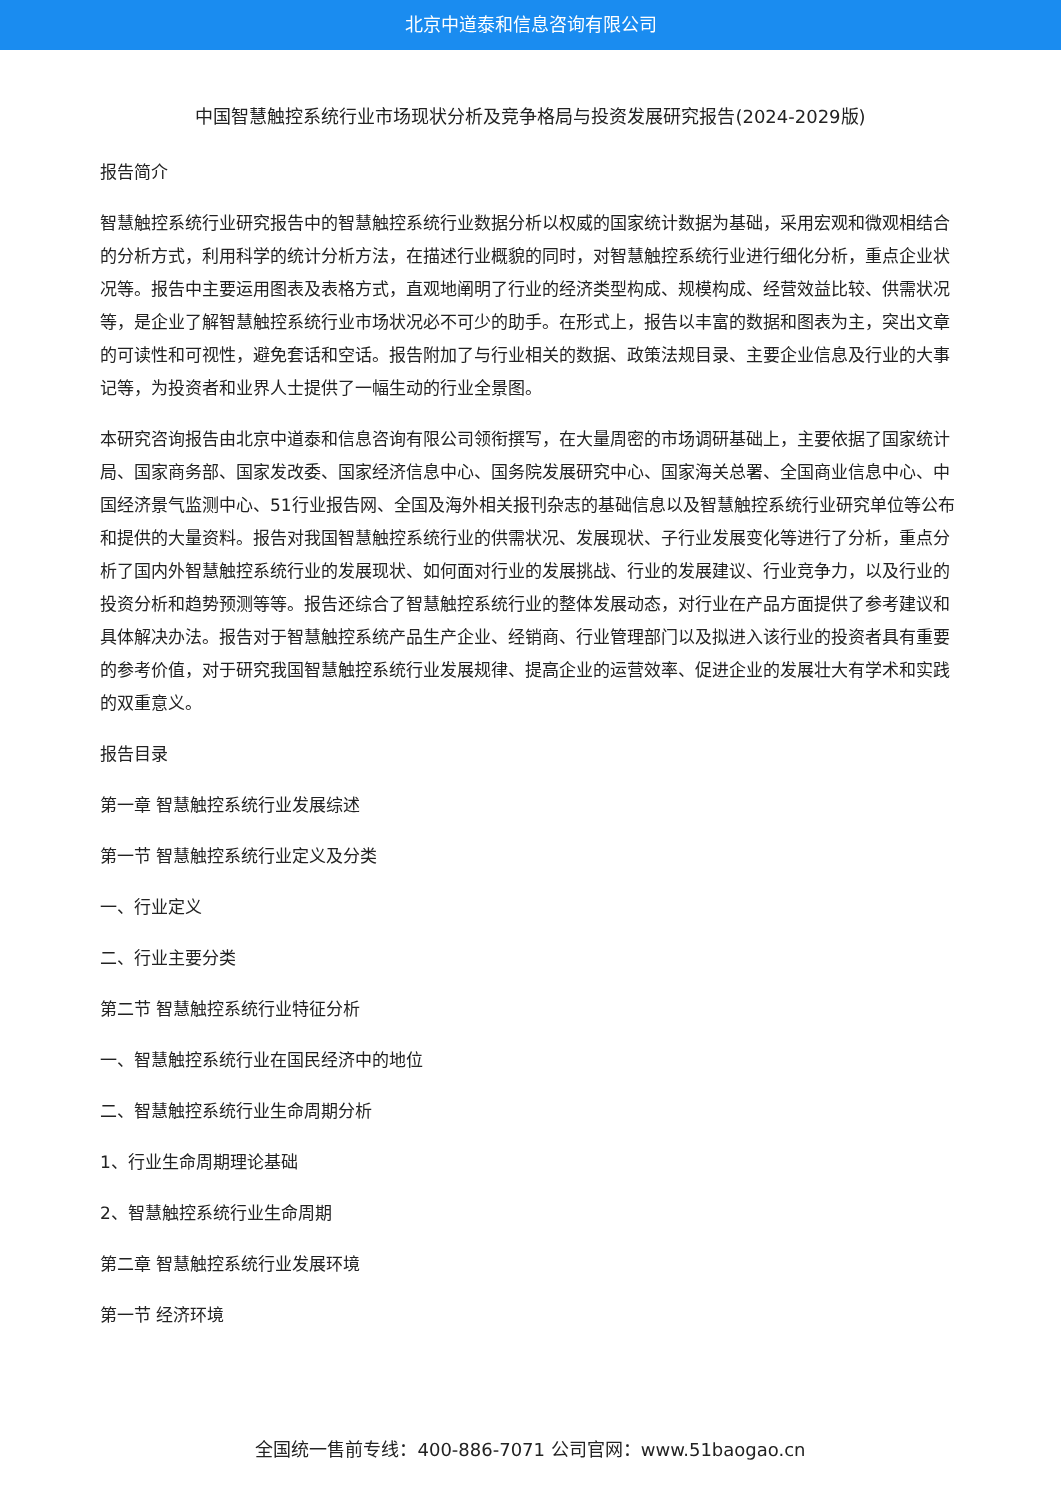北京中道泰和信息咨询有限公司
中国智慧触控系统行业市场现状分析及竞争格局与投资发展研究报告(2024-2029版)
报告简介
智慧触控系统行业研究报告中的智慧触控系统行业数据分析以权威的国家统计数据为基础，采用宏观和微观相结合的分析方式，利用科学的统计分析方法，在描述行业概貌的同时，对智慧触控系统行业进行细化分析，重点企业状况等。报告中主要运用图表及表格方式，直观地阐明了行业的经济类型构成、规模构成、经营效益比较、供需状况等，是企业了解智慧触控系统行业市场状况必不可少的助手。在形式上，报告以丰富的数据和图表为主，突出文章的可读性和可视性，避免套话和空话。报告附加了与行业相关的数据、政策法规目录、主要企业信息及行业的大事记等，为投资者和业界人士提供了一幅生动的行业全景图。
本研究咨询报告由北京中道泰和信息咨询有限公司领衔撰写，在大量周密的市场调研基础上，主要依据了国家统计局、国家商务部、国家发改委、国家经济信息中心、国务院发展研究中心、国家海关总署、全国商业信息中心、中国经济景气监测中心、51行业报告网、全国及海外相关报刊杂志的基础信息以及智慧触控系统行业研究单位等公布和提供的大量资料。报告对我国智慧触控系统行业的供需状况、发展现状、子行业发展变化等进行了分析，重点分析了国内外智慧触控系统行业的发展现状、如何面对行业的发展挑战、行业的发展建议、行业竞争力，以及行业的投资分析和趋势预测等等。报告还综合了智慧触控系统行业的整体发展动态，对行业在产品方面提供了参考建议和具体解决办法。报告对于智慧触控系统产品生产企业、经销商、行业管理部门以及拟进入该行业的投资者具有重要的参考价值，对于研究我国智慧触控系统行业发展规律、提高企业的运营效率、促进企业的发展壮大有学术和实践的双重意义。
报告目录
第一章 智慧触控系统行业发展综述
第一节 智慧触控系统行业定义及分类
一、行业定义
二、行业主要分类
第二节 智慧触控系统行业特征分析
一、智慧触控系统行业在国民经济中的地位
二、智慧触控系统行业生命周期分析
1、行业生命周期理论基础
2、智慧触控系统行业生命周期
第二章 智慧触控系统行业发展环境
第一节 经济环境
全国统一售前专线：400-886-7071 公司官网：www.51baogao.cn